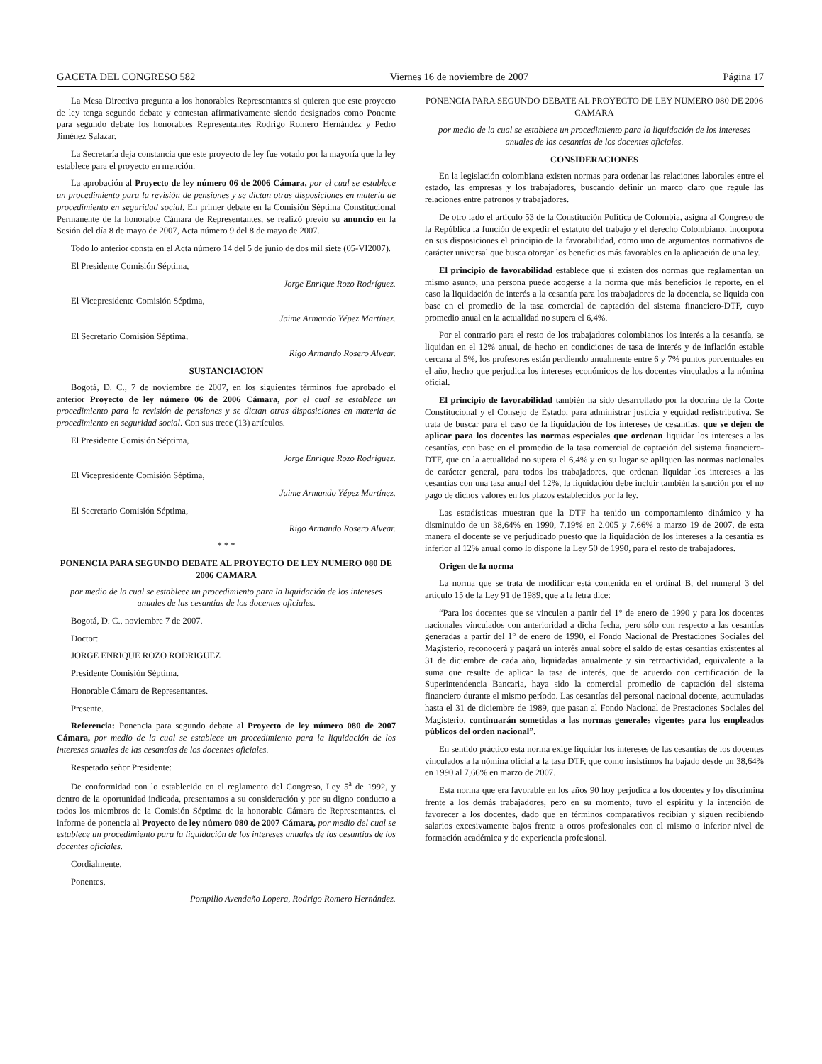GACETA DEL CONGRESO 582 Viernes 16 de noviembre de 2007 Página 17
La Mesa Directiva pregunta a los honorables Representantes si quieren que este proyecto de ley tenga segundo debate y contestan afirmativamente siendo designados como Ponente para segundo debate los honorables Representantes Rodrigo Romero Hernández y Pedro Jiménez Salazar.
La Secretaría deja constancia que este proyecto de ley fue votado por la mayoría que la ley establece para el proyecto en mención.
La aprobación al Proyecto de ley número 06 de 2006 Cámara, por el cual se establece un procedimiento para la revisión de pensiones y se dictan otras disposiciones en materia de procedimiento en seguridad social. En primer debate en la Comisión Séptima Constitucional Permanente de la honorable Cámara de Representantes, se realizó previo su anuncio en la Sesión del día 8 de mayo de 2007, Acta número 9 del 8 de mayo de 2007.
Todo lo anterior consta en el Acta número 14 del 5 de junio de dos mil siete (05-VI2007).
El Presidente Comisión Séptima,
Jorge Enrique Rozo Rodríguez.
El Vicepresidente Comisión Séptima,
Jaime Armando Yépez Martínez.
El Secretario Comisión Séptima,
Rigo Armando Rosero Alvear.
SUSTANCIACION
Bogotá, D. C., 7 de noviembre de 2007, en los siguientes términos fue aprobado el anterior Proyecto de ley número 06 de 2006 Cámara, por el cual se establece un procedimiento para la revisión de pensiones y se dictan otras disposiciones en materia de procedimiento en seguridad social. Con sus trece (13) artículos.
El Presidente Comisión Séptima,
Jorge Enrique Rozo Rodríguez.
El Vicepresidente Comisión Séptima,
Jaime Armando Yépez Martínez.
El Secretario Comisión Séptima,
Rigo Armando Rosero Alvear.
* * *
PONENCIA PARA SEGUNDO DEBATE AL PROYECTO DE LEY NUMERO 080 DE 2006 CAMARA
por medio de la cual se establece un procedimiento para la liquidación de los intereses anuales de las cesantías de los docentes oficiales.
Bogotá, D. C., noviembre 7 de 2007.
Doctor:
JORGE ENRIQUE ROZO RODRIGUEZ
Presidente Comisión Séptima.
Honorable Cámara de Representantes.
Presente.
Referencia: Ponencia para segundo debate al Proyecto de ley número 080 de 2007 Cámara, por medio de la cual se establece un procedimiento para la liquidación de los intereses anuales de las cesantías de los docentes oficiales.
Respetado señor Presidente:
De conformidad con lo establecido en el reglamento del Congreso, Ley 5<sup>a</sup> de 1992, y dentro de la oportunidad indicada, presentamos a su consideración y por su digno conducto a todos los miembros de la Comisión Séptima de la honorable Cámara de Representantes, el informe de ponencia al Proyecto de ley número 080 de 2007 Cámara, por medio del cual se establece un procedimiento para la liquidación de los intereses anuales de las cesantías de los docentes oficiales.
Cordialmente,
Ponentes,
Pompilio Avendaño Lopera, Rodrigo Romero Hernández.
PONENCIA PARA SEGUNDO DEBATE AL PROYECTO DE LEY NUMERO 080 DE 2006 CAMARA
por medio de la cual se establece un procedimiento para la liquidación de los intereses anuales de las cesantías de los docentes oficiales.
CONSIDERACIONES
En la legislación colombiana existen normas para ordenar las relaciones laborales entre el estado, las empresas y los trabajadores, buscando definir un marco claro que regule las relaciones entre patronos y trabajadores.
De otro lado el artículo 53 de la Constitución Política de Colombia, asigna al Congreso de la República la función de expedir el estatuto del trabajo y el derecho Colombiano, incorpora en sus disposiciones el principio de la favorabilidad, como uno de argumentos normativos de carácter universal que busca otorgar los beneficios más favorables en la aplicación de una ley.
El principio de favorabilidad establece que si existen dos normas que reglamentan un mismo asunto, una persona puede acogerse a la norma que más beneficios le reporte, en el caso la liquidación de interés a la cesantía para los trabajadores de la docencia, se liquida con base en el promedio de la tasa comercial de captación del sistema financiero-DTF, cuyo promedio anual en la actualidad no supera el 6,4%.
Por el contrario para el resto de los trabajadores colombianos los interés a la cesantía, se liquidan en el 12% anual, de hecho en condiciones de tasa de interés y de inflación estable cercana al 5%, los profesores están perdiendo anualmente entre 6 y 7% puntos porcentuales en el año, hecho que perjudica los intereses económicos de los docentes vinculados a la nómina oficial.
El principio de favorabilidad también ha sido desarrollado por la doctrina de la Corte Constitucional y el Consejo de Estado, para administrar justicia y equidad redistributiva. Se trata de buscar para el caso de la liquidación de los intereses de cesantías, que se dejen de aplicar para los docentes las normas especiales que ordenan liquidar los intereses a las cesantías, con base en el promedio de la tasa comercial de captación del sistema financiero-DTF, que en la actualidad no supera el 6,4% y en su lugar se apliquen las normas nacionales de carácter general, para todos los trabajadores, que ordenan liquidar los intereses a las cesantías con una tasa anual del 12%, la liquidación debe incluir también la sanción por el no pago de dichos valores en los plazos establecidos por la ley.
Las estadísticas muestran que la DTF ha tenido un comportamiento dinámico y ha disminuido de un 38,64% en 1990, 7,19% en 2.005 y 7,66% a marzo 19 de 2007, de esta manera el docente se ve perjudicado puesto que la liquidación de los intereses a la cesantía es inferior al 12% anual como lo dispone la Ley 50 de 1990, para el resto de trabajadores.
Origen de la norma
La norma que se trata de modificar está contenida en el ordinal B, del numeral 3 del artículo 15 de la Ley 91 de 1989, que a la letra dice:
“Para los docentes que se vinculen a partir del 1° de enero de 1990 y para los docentes nacionales vinculados con anterioridad a dicha fecha, pero sólo con respecto a las cesantías generadas a partir del 1° de enero de 1990, el Fondo Nacional de Prestaciones Sociales del Magisterio, reconocerá y pagará un interés anual sobre el saldo de estas cesantías existentes al 31 de diciembre de cada año, liquidadas anualmente y sin retroactividad, equivalente a la suma que resulte de aplicar la tasa de interés, que de acuerdo con certificación de la Superintendencia Bancaria, haya sido la comercial promedio de captación del sistema financiero durante el mismo período. Las cesantías del personal nacional docente, acumuladas hasta el 31 de diciembre de 1989, que pasan al Fondo Nacional de Prestaciones Sociales del Magisterio, continuarán sometidas a las normas generales vigentes para los empleados públicos del orden nacional”.
En sentido práctico esta norma exige liquidar los intereses de las cesantías de los docentes vinculados a la nómina oficial a la tasa DTF, que como insistimos ha bajado desde un 38,64% en 1990 al 7,66% en marzo de 2007.
Esta norma que era favorable en los años 90 hoy perjudica a los docentes y los discrimina frente a los demás trabajadores, pero en su momento, tuvo el espíritu y la intención de favorecer a los docentes, dado que en términos comparativos recibían y siguen recibiendo salarios excesivamente bajos frente a otros profesionales con el mismo o inferior nivel de formación académica y de experiencia profesional.